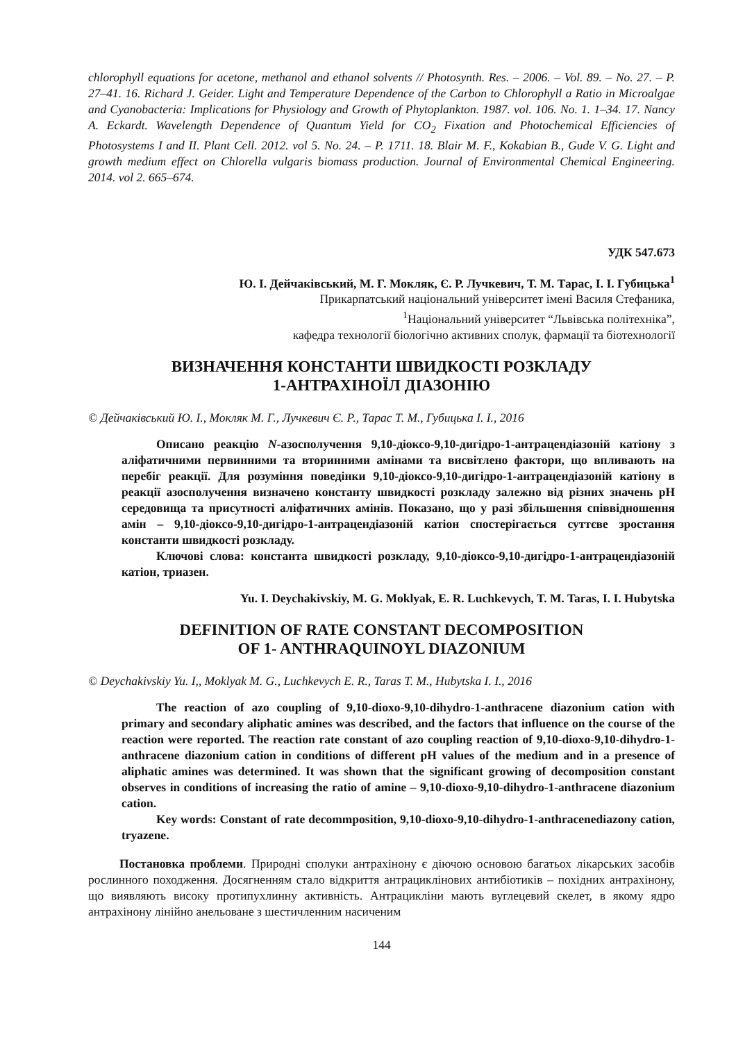chlorophyll equations for acetone, methanol and ethanol solvents // Photosynth. Res. – 2006. – Vol. 89. – No. 27. – P. 27–41. 16. Richard J. Geider. Light and Temperature Dependence of the Carbon to Chlorophyll a Ratio in Microalgae and Cyanobacteria: Implications for Physiology and Growth of Phytoplankton. 1987. vol. 106. No. 1. 1–34. 17. Nancy A. Eckardt. Wavelength Dependence of Quantum Yield for CO<sub>2</sub> Fixation and Photochemical Efficiencies of Photosystems I and II. Plant Cell. 2012. vol 5. No. 24. – P. 1711. 18. Blair M. F., Kokabian B., Gude V. G. Light and growth medium effect on Chlorella vulgaris biomass production. Journal of Environmental Chemical Engineering. 2014. vol 2. 665–674.
УДК 547.673
Ю. І. Дейчаківський, М. Г. Мокляк, Є. Р. Лучкевич, Т. М. Тарас, І. І. Губицька<sup>1</sup>
Прикарпатський національний університет імені Василя Стефаника,
<sup>1</sup> Національний університет “Львівська політехніка”,
кафедра технології біологічно активних сполук, фармації та біотехнології
ВИЗНАЧЕННЯ КОНСТАНТИ ШВИДКОСТІ РОЗКЛАДУ
1-АНТРАХІНОЇЛ ДІАЗОНІЮ
© Дейчаківський Ю. І., Мокляк М. Г., Лучкевич Є. Р., Тарас Т. М., Губицька І. І., 2016
Описано реакцію N-азосполучення 9,10-діоксо-9,10-дигідро-1-антрацендіазоній катіону з аліфатичними первинними та вторинними амінами та висвітлено фактори, що впливають на перебіг реакції. Для розуміння поведінки 9,10-діоксо-9,10-дигідро-1-антрацендіазоній катіону в реакції азосполучення визначено константу швидкості розкладу залежно від різних значень pH середовища та присутності аліфатичних амінів. Показано, що у разі збільшення співвідношення амін – 9,10-діоксо-9,10-дигідро-1-антрацендіазоній катіон спостерігається суттєве зростання константи швидкості розкладу.
Ключові слова: константа швидкості розкладу, 9,10-діоксо-9,10-дигідро-1-антрацендіазоній катіон, триазен.
Yu. I. Deychakivskiy, M. G. Moklyak, E. R. Luchkevych, T. M. Taras, I. I. Hubytska
DEFINITION OF RATE CONSTANT DECOMPOSITION
OF 1- ANTHRAQUINOYL DIAZONIUM
© Deychakivskiy Yu. I,, Moklyak M. G., Luchkevych E. R., Taras T. M., Hubytska I. I., 2016
The reaction of azo coupling of 9,10-dioxo-9,10-dihydro-1-anthracene diazonium cation with primary and secondary aliphatic amines was described, and the factors that influence on the course of the reaction were reported. The reaction rate constant of azo coupling reaction of 9,10-dioxo-9,10-dihydro-1-anthracene diazonium cation in conditions of different pH values of the medium and in a presence of aliphatic amines was determined. It was shown that the significant growing of decomposition constant observes in conditions of increasing the ratio of amine – 9,10-dioxo-9,10-dihydro-1-anthracene diazonium cation.
Key words: Constant of rate decommposition, 9,10-dioxo-9,10-dihydro-1-anthracenediazony cation, tryazene.
Постановка проблеми. Природні сполуки антрахінону є діючою основою багатьох лікарських засобів рослинного походження. Досягненням стало відкриття антрациклінових антибіотиків – похідних антрахінону, що виявляють високу протипухлинну активність. Антрацикліни мають вуглецевий скелет, в якому ядро антрахінону лінійно анельоване з шестичленним насиченим
144